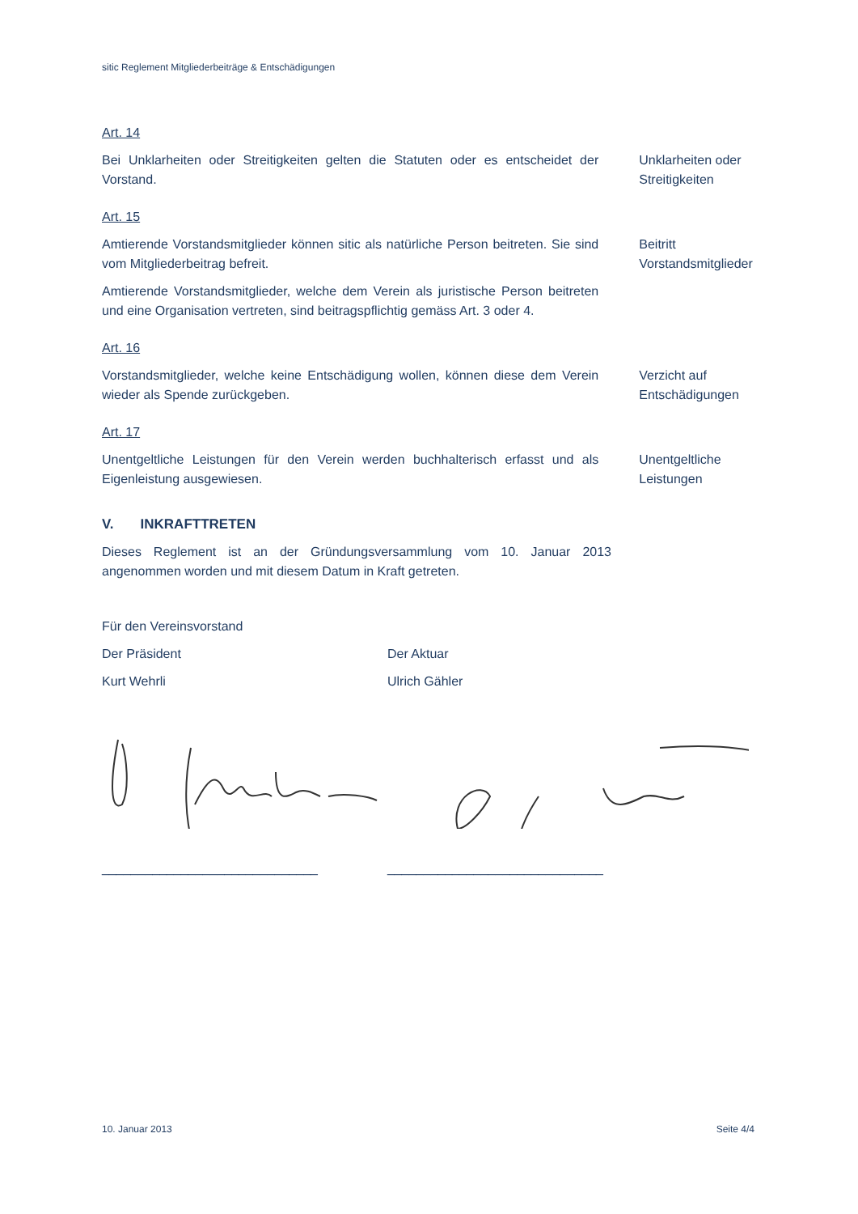sitic Reglement Mitgliederbeiträge & Entschädigungen
Art. 14
Bei Unklarheiten oder Streitigkeiten gelten die Statuten oder es entscheidet der Vorstand.
Unklarheiten oder Streitigkeiten
Art. 15
Amtierende Vorstandsmitglieder können sitic als natürliche Person beitreten. Sie sind vom Mitgliederbeitrag befreit.
Amtierende Vorstandsmitglieder, welche dem Verein als juristische Person beitreten und eine Organisation vertreten, sind beitragspflichtig gemäss Art. 3 oder 4.
Beitritt Vorstandsmitglieder
Art. 16
Vorstandsmitglieder, welche keine Entschädigung wollen, können diese dem Verein wieder als Spende zurückgeben.
Verzicht auf Entschädigungen
Art. 17
Unentgeltliche Leistungen für den Verein werden buchhalterisch erfasst und als Eigenleistung ausgewiesen.
Unentgeltliche Leistungen
V. INKRAFTTRETEN
Dieses Reglement ist an der Gründungsversammlung vom 10. Januar 2013 angenommen worden und mit diesem Datum in Kraft getreten.
Für den Vereinsvorstand
Der Präsident Der Aktuar
Kurt Wehrli Ulrich Gähler
______________________________ ______________________________
10. Januar 2013 Seite 4/4